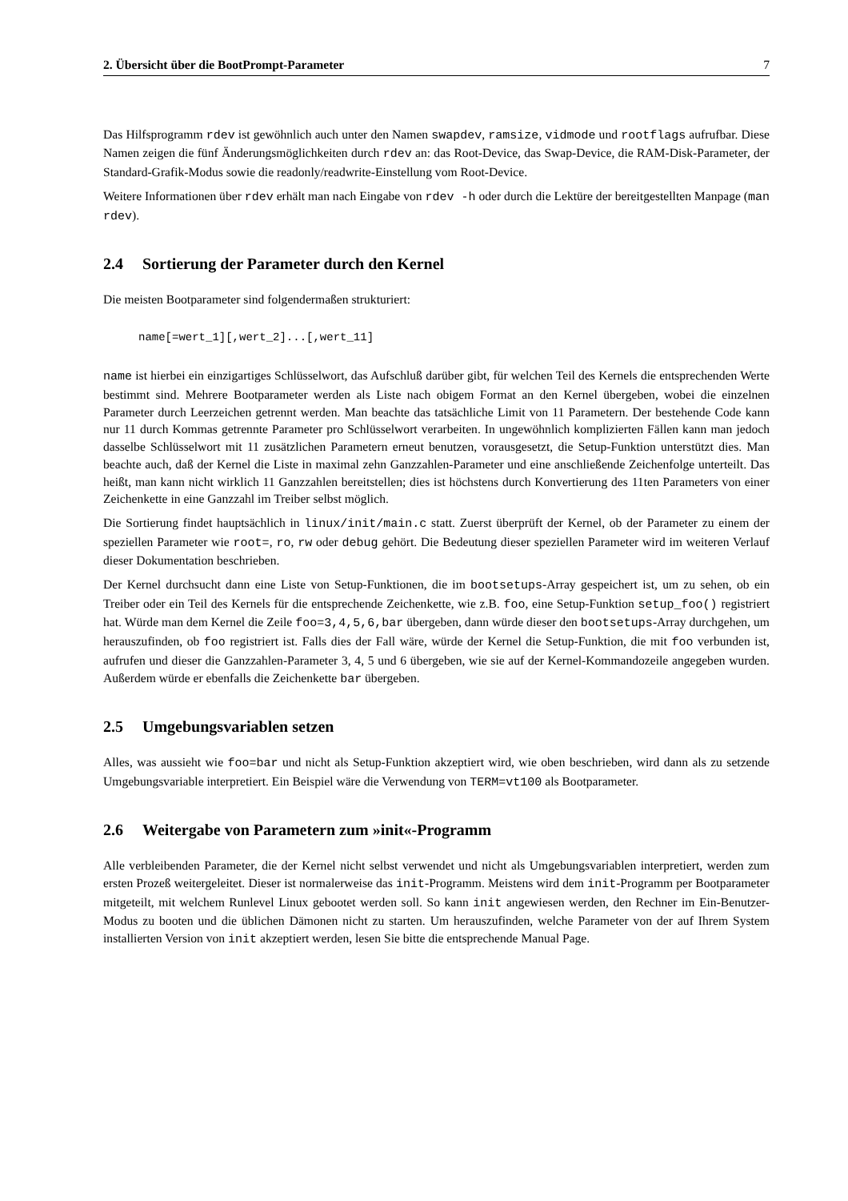2. Übersicht über die BootPrompt-Parameter 7
Das Hilfsprogramm rdev ist gewöhnlich auch unter den Namen swapdev, ramsize, vidmode und rootflags aufrufbar. Diese Namen zeigen die fünf Änderungsmöglichkeiten durch rdev an: das Root-Device, das Swap-Device, die RAM-Disk-Parameter, der Standard-Grafik-Modus sowie die readonly/readwrite-Einstellung vom Root-Device.
Weitere Informationen über rdev erhält man nach Eingabe von rdev -h oder durch die Lektüre der bereitgestellten Manpage (man rdev).
2.4 Sortierung der Parameter durch den Kernel
Die meisten Bootparameter sind folgendermaßen strukturiert:
name[=wert_1][,wert_2]...[,wert_11]
name ist hierbei ein einzigartiges Schlüsselwort, das Aufschluß darüber gibt, für welchen Teil des Kernels die entsprechenden Werte bestimmt sind. Mehrere Bootparameter werden als Liste nach obigem Format an den Kernel übergeben, wobei die einzelnen Parameter durch Leerzeichen getrennt werden. Man beachte das tatsächliche Limit von 11 Parametern. Der bestehende Code kann nur 11 durch Kommas getrennte Parameter pro Schlüsselwort verarbeiten. In ungewöhnlich komplizierten Fällen kann man jedoch dasselbe Schlüsselwort mit 11 zusätzlichen Parametern erneut benutzen, vorausgesetzt, die Setup-Funktion unterstützt dies. Man beachte auch, daß der Kernel die Liste in maximal zehn Ganzzahlen-Parameter und eine anschließende Zeichenfolge unterteilt. Das heißt, man kann nicht wirklich 11 Ganzzahlen bereitstellen; dies ist höchstens durch Konvertierung des 11ten Parameters von einer Zeichenkette in eine Ganzzahl im Treiber selbst möglich.
Die Sortierung findet hauptsächlich in linux/init/main.c statt. Zuerst überprüft der Kernel, ob der Parameter zu einem der speziellen Parameter wie root=, ro, rw oder debug gehört. Die Bedeutung dieser speziellen Parameter wird im weiteren Verlauf dieser Dokumentation beschrieben.
Der Kernel durchsucht dann eine Liste von Setup-Funktionen, die im bootsetups-Array gespeichert ist, um zu sehen, ob ein Treiber oder ein Teil des Kernels für die entsprechende Zeichenkette, wie z.B. foo, eine Setup-Funktion setup_foo() registriert hat. Würde man dem Kernel die Zeile foo=3,4,5,6,bar übergeben, dann würde dieser den bootsetups-Array durchgehen, um herauszufinden, ob foo registriert ist. Falls dies der Fall wäre, würde der Kernel die Setup-Funktion, die mit foo verbunden ist, aufrufen und dieser die Ganzzahlen-Parameter 3, 4, 5 und 6 übergeben, wie sie auf der Kernel-Kommandozeile angegeben wurden. Außerdem würde er ebenfalls die Zeichenkette bar übergeben.
2.5 Umgebungsvariablen setzen
Alles, was aussieht wie foo=bar und nicht als Setup-Funktion akzeptiert wird, wie oben beschrieben, wird dann als zu setzende Umgebungsvariable interpretiert. Ein Beispiel wäre die Verwendung von TERM=vt100 als Bootparameter.
2.6 Weitergabe von Parametern zum »init«-Programm
Alle verbleibenden Parameter, die der Kernel nicht selbst verwendet und nicht als Umgebungsvariablen interpretiert, werden zum ersten Prozeß weitergeleitet. Dieser ist normalerweise das init-Programm. Meistens wird dem init-Programm per Bootparameter mitgeteilt, mit welchem Runlevel Linux gebootet werden soll. So kann init angewiesen werden, den Rechner im Ein-Benutzer-Modus zu booten und die üblichen Dämonen nicht zu starten. Um herauszufinden, welche Parameter von der auf Ihrem System installierten Version von init akzeptiert werden, lesen Sie bitte die entsprechende Manual Page.